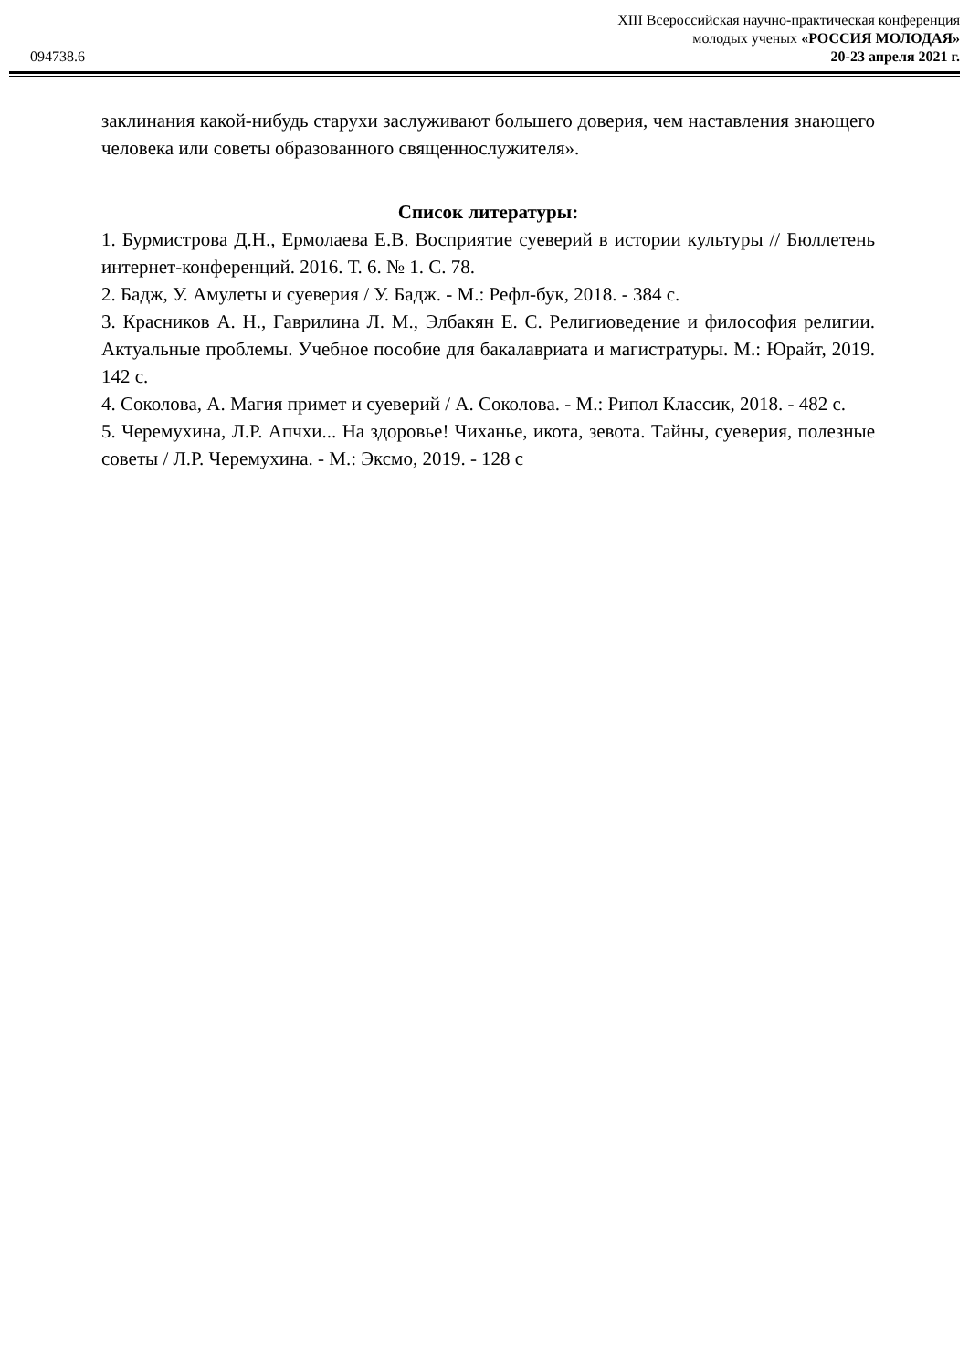XIII Всероссийская научно-практическая конференция
молодых ученых «РОССИЯ МОЛОДАЯ»
094738.6 20-23 апреля 2021 г.
заклинания какой-нибудь старухи заслуживают большего доверия, чем наставления знающего человека или советы образованного священнослужителя».
Список литературы:
1. Бурмистрова Д.Н., Ермолаева Е.В. Восприятие суеверий в истории культуры // Бюллетень интернет-конференций. 2016. Т. 6. № 1. С. 78.
2. Бадж, У. Амулеты и суеверия / У. Бадж. - М.: Рефл-бук, 2018. - 384 с.
3. Красников А. Н., Гаврилина Л. М., Элбакян Е. С. Религиоведение и философия религии. Актуальные проблемы. Учебное пособие для бакалавриата и магистратуры. М.: Юрайт, 2019. 142 с.
4. Соколова, А. Магия примет и суеверий / А. Соколова. - М.: Рипол Классик, 2018. - 482 с.
5. Черемухина, Л.Р. Апчхи... На здоровье! Чиханье, икота, зевота. Тайны, суеверия, полезные советы / Л.Р. Черемухина. - М.: Эксмо, 2019. - 128 с